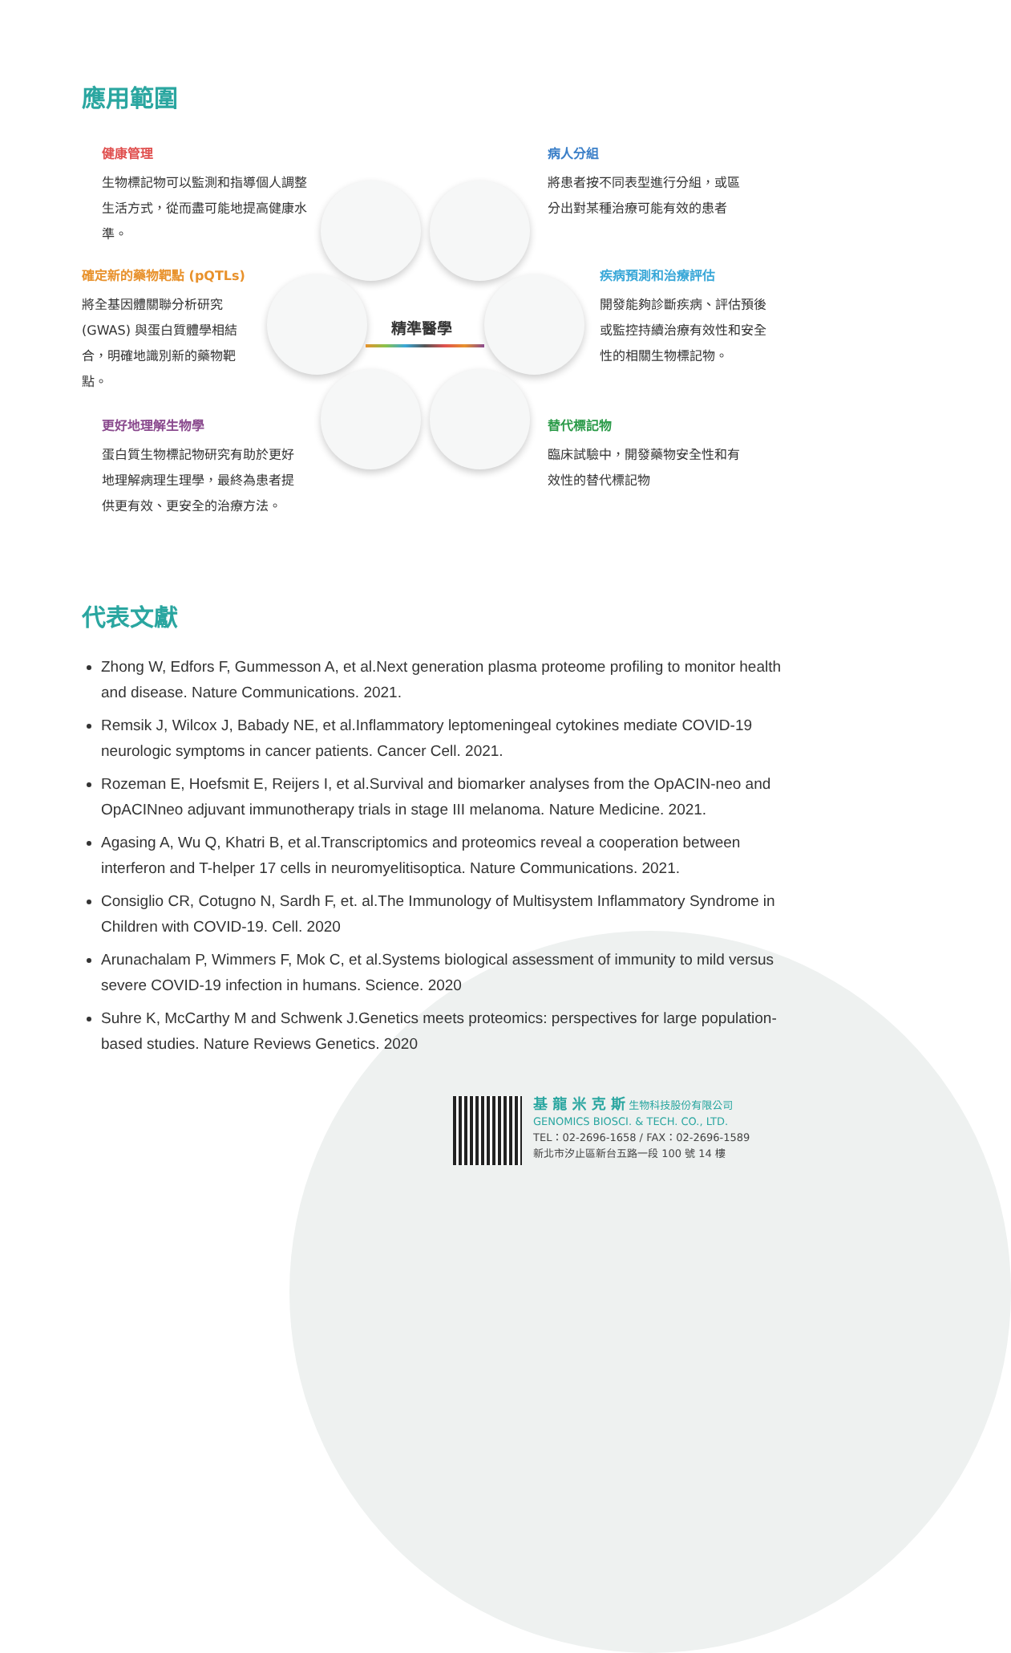應用範圍
健康管理
生物標記物可以監測和指導個人調整生活方式，從而盡可能地提高健康水準。
確定新的藥物靶點 (pQTLs)
將全基因體關聯分析研究 (GWAS) 與蛋白質體學相結合，明確地識別新的藥物靶點。
更好地理解生物學
蛋白質生物標記物研究有助於更好地理解病理生理學，最終為患者提供更有效、更安全的治療方法。
病人分組
將患者按不同表型進行分組，或區分出對某種治療可能有效的患者
疾病預測和治療評估
開發能夠診斷疾病、評估預後或監控持續治療有效性和安全性的相關生物標記物。
替代標記物
臨床試驗中，開發藥物安全性和有效性的替代標記物
精準醫學
代表文獻
Zhong W, Edfors F, Gummesson A, et al.Next generation plasma proteome profiling to monitor health and disease. Nature Communications. 2021.
Remsik J, Wilcox J, Babady NE, et al.Inflammatory leptomeningeal cytokines mediate COVID-19 neurologic symptoms in cancer patients. Cancer Cell. 2021.
Rozeman E, Hoefsmit E, Reijers I, et al.Survival and biomarker analyses from the OpACIN-neo and OpACINneo adjuvant immunotherapy trials in stage III melanoma. Nature Medicine. 2021.
Agasing A, Wu Q, Khatri B, et al.Transcriptomics and proteomics reveal a cooperation between interferon and T-helper 17 cells in neuromyelitisoptica. Nature Communications. 2021.
Consiglio CR, Cotugno N, Sardh F, et. al.The Immunology of Multisystem Inflammatory Syndrome in Children with COVID-19. Cell. 2020
Arunachalam P, Wimmers F, Mok C, et al.Systems biological assessment of immunity to mild versus severe COVID-19 infection in humans. Science. 2020
Suhre K, McCarthy M and Schwenk J.Genetics meets proteomics: perspectives for large population-based studies. Nature Reviews Genetics. 2020
基 龍 米 克 斯 生物科技股份有限公司
GENOMICS BIOSCI. & TECH. CO., LTD.
TEL：02-2696-1658 / FAX：02-2696-1589
新北市汐止區新台五路一段 100 號 14 樓